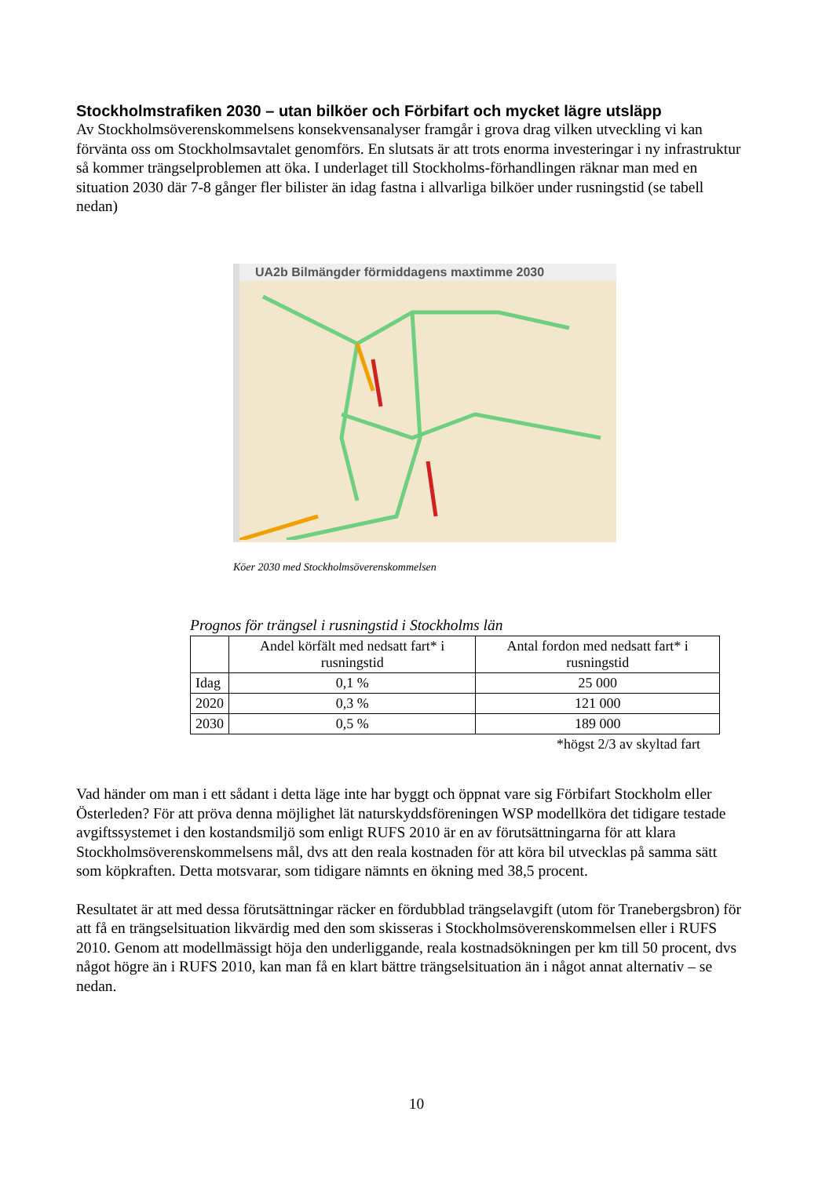Stockholmstrafiken 2030 – utan bilköer och Förbifart och mycket lägre utsläpp
Av Stockholmsöverenskommelsens konsekvensanalyser framgår i grova drag vilken utveckling vi kan förvänta oss om Stockholmsavtalet genomförs. En slutsats är att trots enorma investeringar i ny infrastruktur så kommer trängselproblemen att öka. I underlaget till Stockholms-förhandlingen räknar man med en situation 2030 där 7-8 gånger fler bilister än idag fastna i allvarliga bilköer under rusningstid (se tabell nedan)
UA2b Bilmängder förmiddagens maxtimme 2030
Köer 2030 med Stockholmsöverenskommelsen
Prognos för trängsel i rusningstid i Stockholms län
| | Andel körfält med nedsatt fart* i rusningstid | Antal fordon med nedsatt fart* i rusningstid |
| --- | --- | --- |
| Idag | 0,1 % | 25 000 |
| 2020 | 0,3 % | 121 000 |
| 2030 | 0,5 % | 189 000 |
*högst 2/3 av skyltad fart
Vad händer om man i ett sådant i detta läge inte har byggt och öppnat vare sig Förbifart Stockholm eller Österleden? För att pröva denna möjlighet lät naturskyddsföreningen WSP modellköra det tidigare testade avgiftssystemet i den kostandsmiljö som enligt RUFS 2010 är en av förutsättningarna för att klara Stockholmsöverenskommelsens mål, dvs att den reala kostnaden för att köra bil utvecklas på samma sätt som köpkraften. Detta motsvarar, som tidigare nämnts en ökning med 38,5 procent.
Resultatet är att med dessa förutsättningar räcker en fördubblad trängselavgift (utom för Tranebergsbron) för att få en trängselsituation likvärdig med den som skisseras i Stockholmsöverenskommelsen eller i RUFS 2010. Genom att modellmässigt höja den underliggande, reala kostnadsökningen per km till 50 procent, dvs något högre än i RUFS 2010, kan man få en klart bättre trängselsituation än i något annat alternativ – se nedan.
10